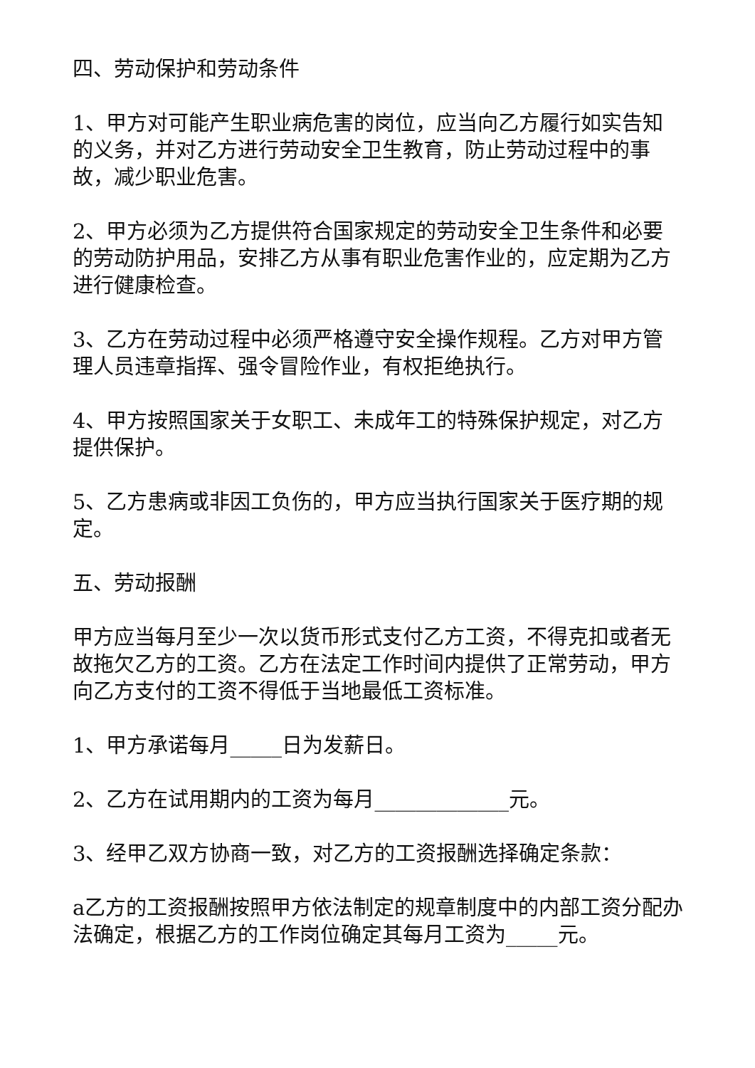四、劳动保护和劳动条件
1、甲方对可能产生职业病危害的岗位，应当向乙方履行如实告知的义务，并对乙方进行劳动安全卫生教育，防止劳动过程中的事故，减少职业危害。
2、甲方必须为乙方提供符合国家规定的劳动安全卫生条件和必要的劳动防护用品，安排乙方从事有职业危害作业的，应定期为乙方进行健康检查。
3、乙方在劳动过程中必须严格遵守安全操作规程。乙方对甲方管理人员违章指挥、强令冒险作业，有权拒绝执行。
4、甲方按照国家关于女职工、未成年工的特殊保护规定，对乙方提供保护。
5、乙方患病或非因工负伤的，甲方应当执行国家关于医疗期的规定。
五、劳动报酬
甲方应当每月至少一次以货币形式支付乙方工资，不得克扣或者无故拖欠乙方的工资。乙方在法定工作时间内提供了正常劳动，甲方向乙方支付的工资不得低于当地最低工资标准。
1、甲方承诺每月_____日为发薪日。
2、乙方在试用期内的工资为每月_____________元。
3、经甲乙双方协商一致，对乙方的工资报酬选择确定条款：
a乙方的工资报酬按照甲方依法制定的规章制度中的内部工资分配办法确定，根据乙方的工作岗位确定其每月工资为_____元。